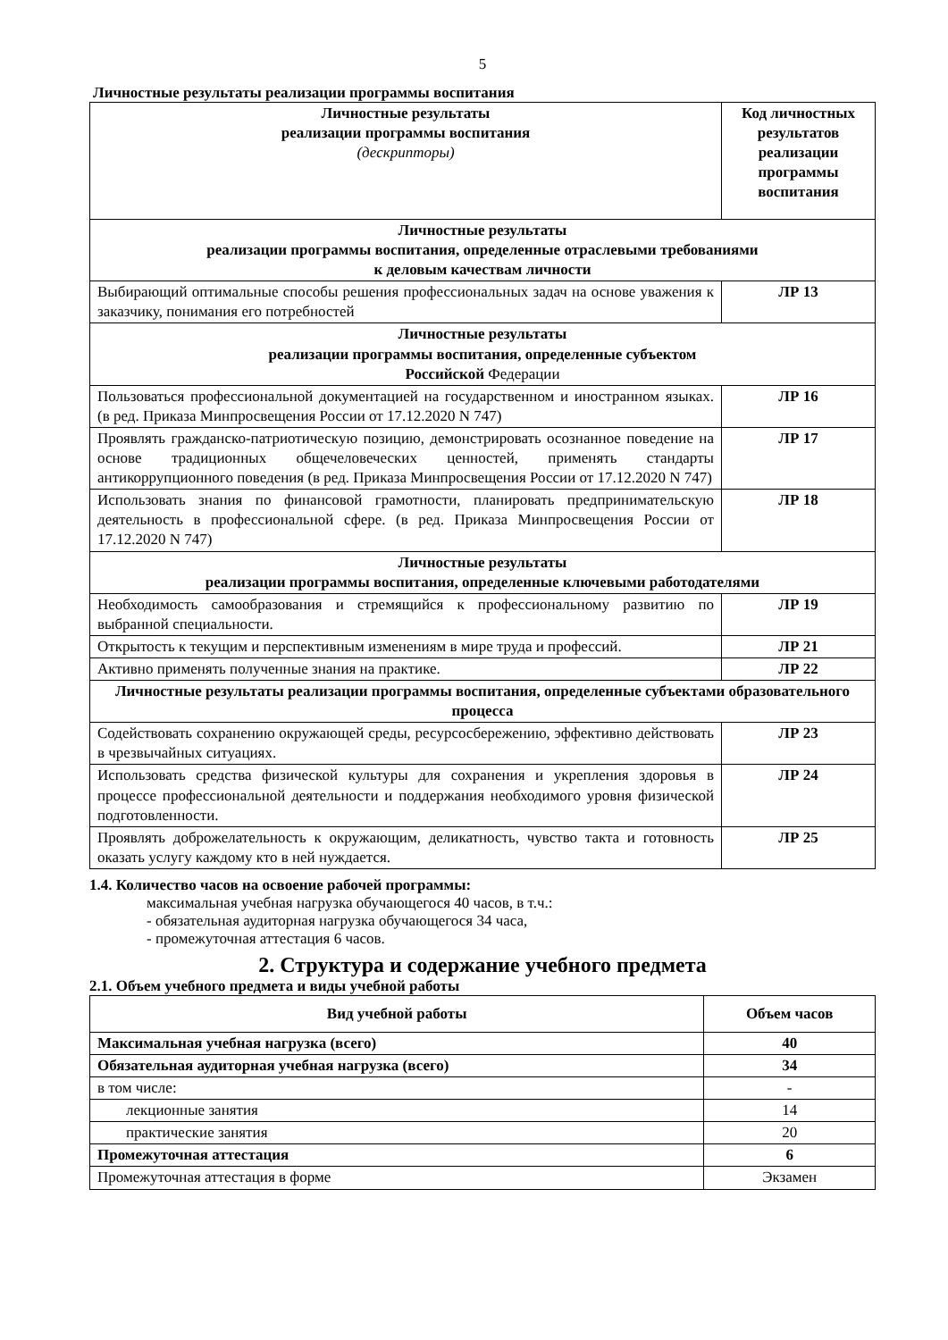5
Личностные результаты реализации программы воспитания
| Личностные результаты реализации программы воспитания (дескрипторы) | Код личностных результатов реализации программы воспитания |
| --- | --- |
| Личностные результаты реализации программы воспитания, определенные отраслевыми требованиями к деловым качествам личности | |
| Выбирающий оптимальные способы решения профессиональных задач на основе уважения к заказчику, понимания его потребностей | ЛР 13 |
| Личностные результаты реализации программы воспитания, определенные субъектом Российской Федерации | |
| Пользоваться профессиональной документацией на государственном и иностранном языках. (в ред. Приказа Минпросвещения России от 17.12.2020 N 747) | ЛР 16 |
| Проявлять гражданско-патриотическую позицию, демонстрировать осознанное поведение на основе традиционных общечеловеческих ценностей, применять стандарты антикоррупционного поведения (в ред. Приказа Минпросвещения России от 17.12.2020 N 747) | ЛР 17 |
| Использовать знания по финансовой грамотности, планировать предпринимательскую деятельность в профессиональной сфере. (в ред. Приказа Минпросвещения России от 17.12.2020 N 747) | ЛР 18 |
| Личностные результаты реализации программы воспитания, определенные ключевыми работодателями | |
| Необходимость самообразования и стремящийся к профессиональному развитию по выбранной специальности. | ЛР 19 |
| Открытость к текущим и перспективным изменениям в мире труда и профессий. | ЛР 21 |
| Активно применять полученные знания на практике. | ЛР 22 |
| Личностные результаты реализации программы воспитания, определенные субъектами образовательного процесса | |
| Содействовать сохранению окружающей среды, ресурсосбережению, эффективно действовать в чрезвычайных ситуациях. | ЛР 23 |
| Использовать средства физической культуры для сохранения и укрепления здоровья в процессе профессиональной деятельности и поддержания необходимого уровня физической подготовленности. | ЛР 24 |
| Проявлять доброжелательность к окружающим, деликатность, чувство такта и готовность оказать услугу каждому кто в ней нуждается. | ЛР 25 |
1.4. Количество часов на освоение рабочей программы:
максимальная учебная нагрузка обучающегося 40 часов, в т.ч.:
- обязательная аудиторная нагрузка обучающегося 34 часа,
- промежуточная аттестация 6 часов.
2. Структура и содержание учебного предмета
2.1. Объем учебного предмета и виды учебной работы
| Вид учебной работы | Объем часов |
| --- | --- |
| Максимальная учебная нагрузка (всего) | 40 |
| Обязательная аудиторная учебная нагрузка (всего) | 34 |
| в том числе: | - |
| лекционные занятия | 14 |
| практические занятия | 20 |
| Промежуточная аттестация | 6 |
| Промежуточная аттестация в форме | Экзамен |